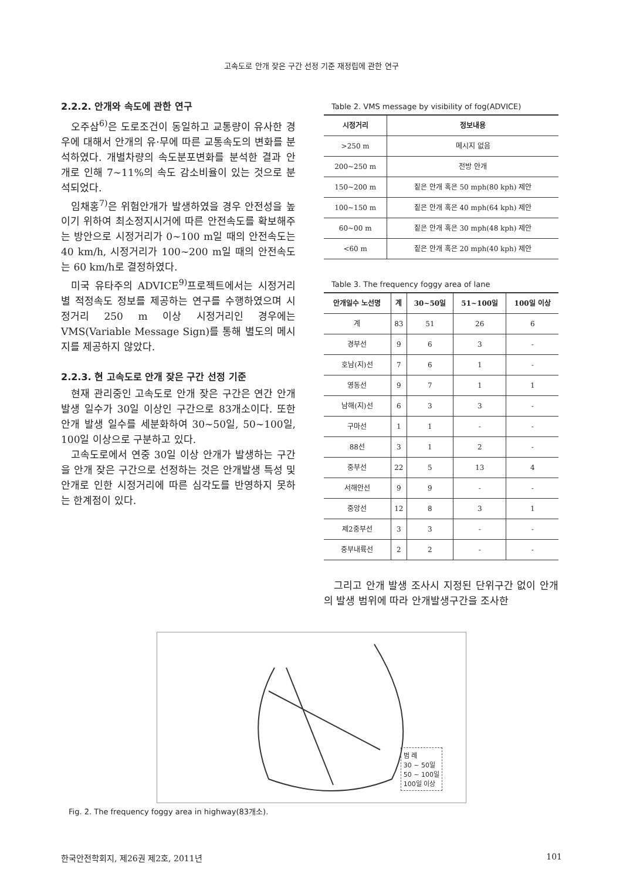고속도로 안개 잦은 구간 선정 기준 재정립에 관한 연구
2.2.2. 안개와 속도에 관한 연구
오주삼<sup>6)</sup>은 도로조건이 동일하고 교통량이 유사한 경우에 대해서 안개의 유·무에 따른 교통속도의 변화를 분석하였다. 개별차량의 속도분포변화를 분석한 결과 안개로 인해 7~11%의 속도 감소비율이 있는 것으로 분석되었다.
임채홍<sup>7)</sup>은 위험안개가 발생하였을 경우 안전성을 높이기 위하여 최소정지시거에 따른 안전속도를 확보해주는 방안으로 시정거리가 0~100 m일 때의 안전속도는 40 km/h, 시정거리가 100~200 m일 때의 안전속도는 60 km/h로 결정하였다.
미국 유타주의 ADVICE<sup>9)</sup>프로젝트에서는 시정거리별 적정속도 정보를 제공하는 연구를 수행하였으며 시정거리 250 m 이상 시정거리인 경우에는 VMS(Variable Message Sign)를 통해 별도의 메시지를 제공하지 않았다.
2.2.3. 현 고속도로 안개 잦은 구간 선정 기준
현재 관리중인 고속도로 안개 잦은 구간은 연간 안개발생 일수가 30일 이상인 구간으로 83개소이다. 또한 안개 발생 일수를 세분화하여 30~50일, 50~100일, 100일 이상으로 구분하고 있다.
고속도로에서 연중 30일 이상 안개가 발생하는 구간을 안개 잦은 구간으로 선정하는 것은 안개발생 특성 및 안개로 인한 시정거리에 따른 심각도를 반영하지 못하는 한계점이 있다.
Table 2. VMS message by visibility of fog(ADVICE)
| 시정거리 | 정보내용 |
| --- | --- |
| >250 m | 메시지 없음 |
| 200~250 m | 전방 안개 |
| 150~200 m | 짙은 안개 혹은 50 mph(80 kph) 제안 |
| 100~150 m | 짙은 안개 혹은 40 mph(64 kph) 제안 |
| 60~00 m | 짙은 안개 혹은 30 mph(48 kph) 제안 |
| <60 m | 짙은 안개 혹은 20 mph(40 kph) 제안 |
Table 3. The frequency foggy area of lane
| 안개일수 노선명 | 계 | 30~50일 | 51~100일 | 100일 이상 |
| --- | --- | --- | --- | --- |
| 계 | 83 | 51 | 26 | 6 |
| 경부선 | 9 | 6 | 3 | - |
| 호남(지)선 | 7 | 6 | 1 | - |
| 영동선 | 9 | 7 | 1 | 1 |
| 남해(지)선 | 6 | 3 | 3 | - |
| 구마선 | 1 | 1 | - | - |
| 88선 | 3 | 1 | 2 | - |
| 중부선 | 22 | 5 | 13 | 4 |
| 서해안선 | 9 | 9 | - | - |
| 중앙선 | 12 | 8 | 3 | 1 |
| 제2중부선 | 3 | 3 | - | - |
| 중부내륙선 | 2 | 2 | - | - |
그리고 안개 발생 조사시 지정된 단위구간 없이 안개의 발생 범위에 따라 안개발생구간을 조사한
범 례
30 ~ 50일
50 ~ 100일
100일 이상
Fig. 2. The frequency foggy area in highway(83개소).
한국안전학회지, 제26권 제2호, 2011년 101